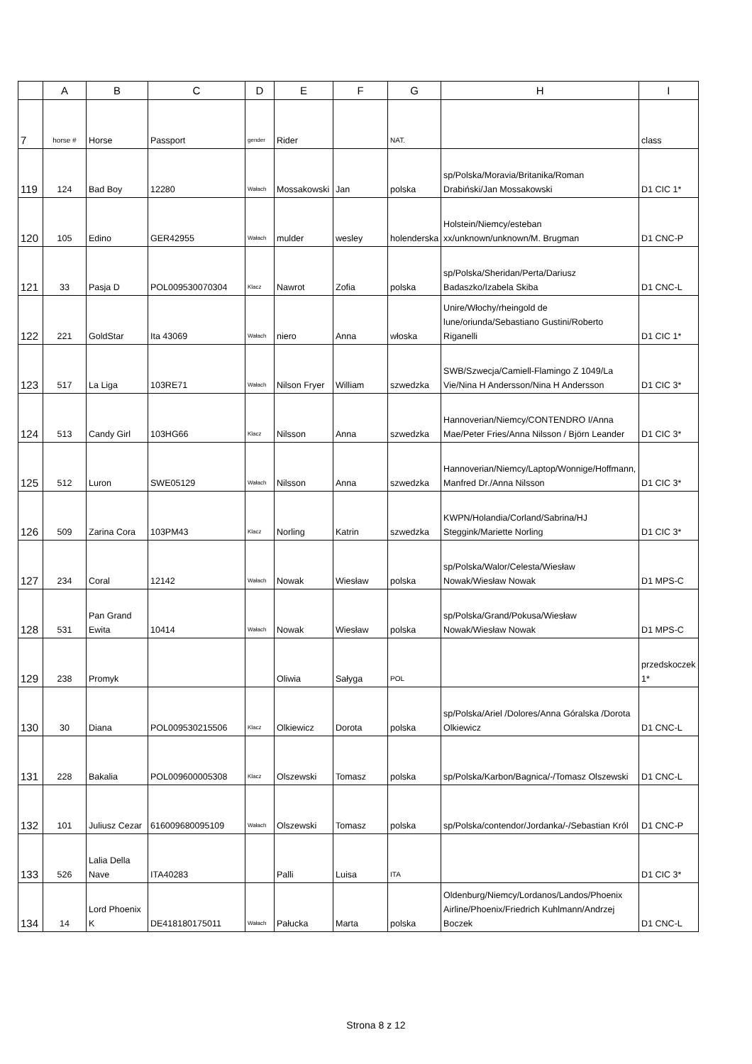| | A | B | C | D | E | F | G | H | I |
| --- | --- | --- | --- | --- | --- | --- | --- | --- | --- |
| 7 | horse # | Horse | Passport | gender | Rider | | NAT. | | class |
| 119 | 124 | Bad Boy | 12280 | Wałach | Mossakowski | Jan | polska | sp/Polska/Moravia/Britanika/Roman Drabiński/Jan Mossakowski | D1 CIC 1* |
| 120 | 105 | Edino | GER42955 | Wałach | mulder | wesley | holenderska | Holstein/Niemcy/esteban xx/unknown/unknown/M. Brugman | D1 CNC-P |
| 121 | 33 | Pasja D | POL009530070304 | Klacz | Nawrot | Zofia | polska | sp/Polska/Sheridan/Perta/Dariusz Badaszko/Izabela Skiba | D1 CNC-L |
| 122 | 221 | GoldStar | Ita 43069 | Wałach | niero | Anna | włoska | Unire/Włochy/rheingold de lune/oriunda/Sebastiano Gustini/Roberto Riganelli | D1 CIC 1* |
| 123 | 517 | La Liga | 103RE71 | Wałach | Nilson Fryer | William | szwedzka | SWB/Szwecja/Camiell-Flamingo Z 1049/La Vie/Nina H Andersson/Nina H Andersson | D1 CIC 3* |
| 124 | 513 | Candy Girl | 103HG66 | Klacz | Nilsson | Anna | szwedzka | Hannoverian/Niemcy/CONTENDRO I/Anna Mae/Peter Fries/Anna Nilsson / Björn Leander | D1 CIC 3* |
| 125 | 512 | Luron | SWE05129 | Wałach | Nilsson | Anna | szwedzka | Hannoverian/Niemcy/Laptop/Wonnige/Hoffmann, Manfred Dr./Anna Nilsson | D1 CIC 3* |
| 126 | 509 | Zarina Cora | 103PM43 | Klacz | Norling | Katrin | szwedzka | KWPN/Holandia/Corland/Sabrina/HJ Steggink/Mariette Norling | D1 CIC 3* |
| 127 | 234 | Coral | 12142 | Wałach | Nowak | Wiesław | polska | sp/Polska/Walor/Celesta/Wiesław Nowak/Wiesław Nowak | D1 MPS-C |
| 128 | 531 | Pan Grand Ewita | 10414 | Wałach | Nowak | Wiesław | polska | sp/Polska/Grand/Pokusa/Wiesław Nowak/Wiesław Nowak | D1 MPS-C |
| 129 | 238 | Promyk | | | Oliwia | Sałyga | POL | | przedskoczek 1* |
| 130 | 30 | Diana | POL009530215506 | Klacz | Olkiewicz | Dorota | polska | sp/Polska/Ariel /Dolores/Anna Góralska /Dorota Olkiewicz | D1 CNC-L |
| 131 | 228 | Bakalia | POL009600005308 | Klacz | Olszewski | Tomasz | polska | sp/Polska/Karbon/Bagnica/-/Tomasz Olszewski | D1 CNC-L |
| 132 | 101 | Juliusz Cezar | 616009680095109 | Wałach | Olszewski | Tomasz | polska | sp/Polska/contendor/Jordanka/-/Sebastian Król | D1 CNC-P |
| 133 | 526 | Lalia Della Nave | ITA40283 | | Palli | Luisa | ITA | | D1 CIC 3* |
| 134 | 14 | Lord Phoenix K | DE418180175011 | Wałach | Pałucka | Marta | polska | Oldenburg/Niemcy/Lordanos/Landos/Phoenix Airline/Phoenix/Friedrich Kuhlmann/Andrzej Boczek | D1 CNC-L |
Strona 8 z 12